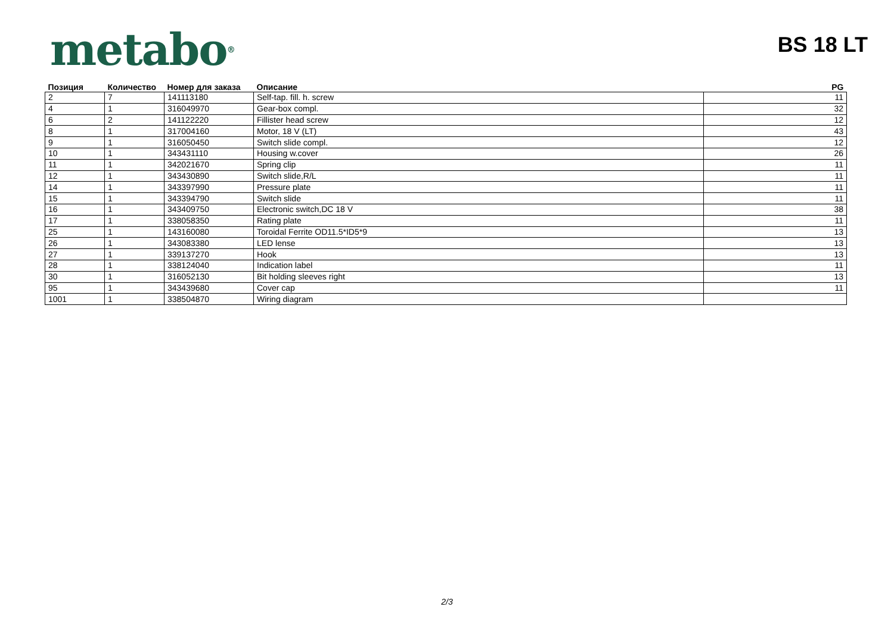metabo<sup>®</sup>
BS 18 LT
| Позиция | Количество | Номер для заказа | Описание | PG |
| --- | --- | --- | --- | --- |
| 2 | 7 | 141113180 | Self-tap. fill. h. screw | 11 |
| 4 | 1 | 316049970 | Gear-box compl. | 32 |
| 6 | 2 | 141122220 | Fillister head screw | 12 |
| 8 | 1 | 317004160 | Motor, 18 V (LT) | 43 |
| 9 | 1 | 316050450 | Switch slide compl. | 12 |
| 10 | 1 | 343431110 | Housing w.cover | 26 |
| 11 | 1 | 342021670 | Spring clip | 11 |
| 12 | 1 | 343430890 | Switch slide,R/L | 11 |
| 14 | 1 | 343397990 | Pressure plate | 11 |
| 15 | 1 | 343394790 | Switch slide | 11 |
| 16 | 1 | 343409750 | Electronic switch,DC 18 V | 38 |
| 17 | 1 | 338058350 | Rating plate | 11 |
| 25 | 1 | 143160080 | Toroidal Ferrite OD11.5*ID5*9 | 13 |
| 26 | 1 | 343083380 | LED lense | 13 |
| 27 | 1 | 339137270 | Hook | 13 |
| 28 | 1 | 338124040 | Indication label | 11 |
| 30 | 1 | 316052130 | Bit holding sleeves right | 13 |
| 95 | 1 | 343439680 | Cover cap | 11 |
| 1001 | 1 | 338504870 | Wiring diagram | |
2/3